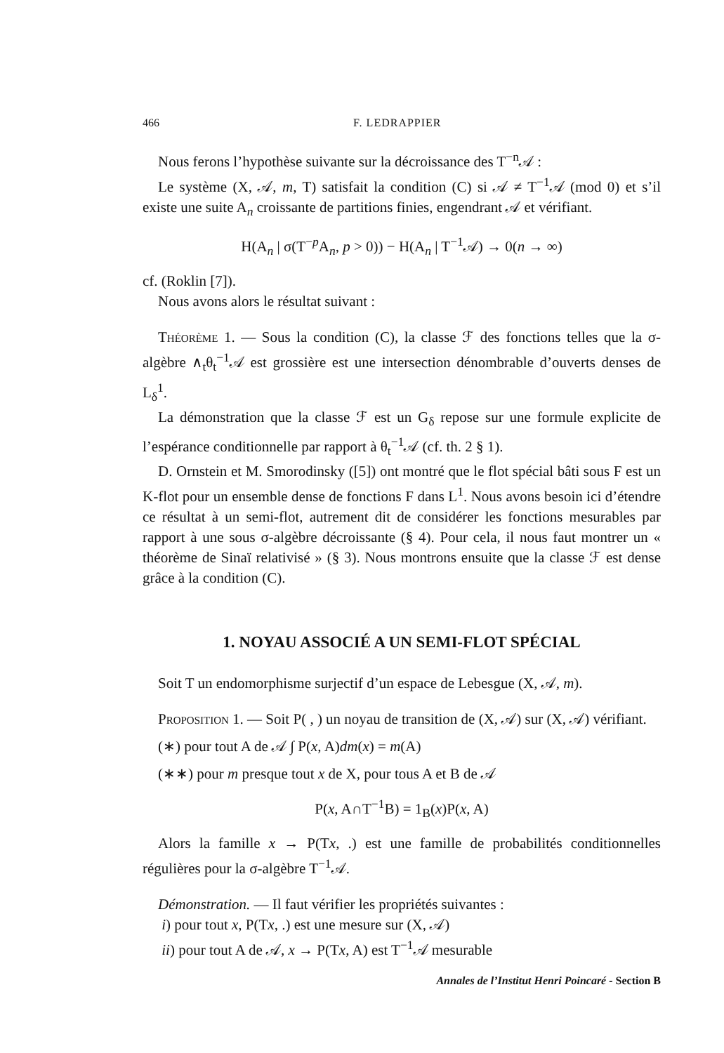466 F. LEDRAPPIER
Nous ferons l’hypothèse suivante sur la décroissance des T<sup>−n</sup>𝒜 :
Le système (X, 𝒜, m, T) satisfait la condition (C) si 𝒜 ≠ T<sup>−1</sup>𝒜 (mod 0) et s’il existe une suite A<sub>n</sub> croissante de partitions finies, engendrant 𝒜 et vérifiant.
H(A<sub>n</sub> | σ(T<sup>−p</sup>A<sub>n</sub>, p > 0)) − H(A<sub>n</sub> | T<sup>−1</sup>𝒜) → 0(n → ∞)
cf. (Roklin [7]).
Nous avons alors le résultat suivant :
Théorème 1. — Sous la condition (C), la classe ℱ des fonctions telles que la σ-algèbre ∧<sub>t</sub>θ<sub>t</sub><sup>−1</sup>𝒜 est grossière est une intersection dénombrable d’ouverts denses de L<sub>δ</sub><sup>1</sup>.
La démonstration que la classe ℱ est un G<sub>δ</sub> repose sur une formule explicite de l’espérance conditionnelle par rapport à θ<sub>t</sub><sup>−1</sup>𝒜 (cf. th. 2 § 1).
D. Ornstein et M. Smorodinsky ([5]) ont montré que le flot spécial bâti sous F est un K-flot pour un ensemble dense de fonctions F dans L<sup>1</sup>. Nous avons besoin ici d’étendre ce résultat à un semi-flot, autrement dit de considérer les fonctions mesurables par rapport à une sous σ-algèbre décroissante (§ 4). Pour cela, il nous faut montrer un « théorème de Sinaï relativisé » (§ 3). Nous montrons ensuite que la classe ℱ est dense grâce à la condition (C).
1. NOYAU ASSOCIÉ A UN SEMI-FLOT SPÉCIAL
Soit T un endomorphisme surjectif d’un espace de Lebesgue (X, 𝒜, m).
Proposition 1. — Soit P( , ) un noyau de transition de (X, 𝒜) sur (X, 𝒜) vérifiant.
(∗) pour tout A de 𝒜 ∫ P(x, A)dm(x) = m(A)
(∗∗) pour m presque tout x de X, pour tous A et B de 𝒜
P(x, A∩T<sup>−1</sup>B) = 1<sub>B</sub>(x)P(x, A)
Alors la famille x → P(Tx, .) est une famille de probabilités conditionnelles régulières pour la σ-algèbre T<sup>−1</sup>𝒜.
Démonstration. — Il faut vérifier les propriétés suivantes :
i) pour tout x, P(Tx, .) est une mesure sur (X, 𝒜)
ii) pour tout A de 𝒜, x → P(Tx, A) est T<sup>−1</sup>𝒜 mesurable
Annales de l’Institut Henri Poincaré - Section B